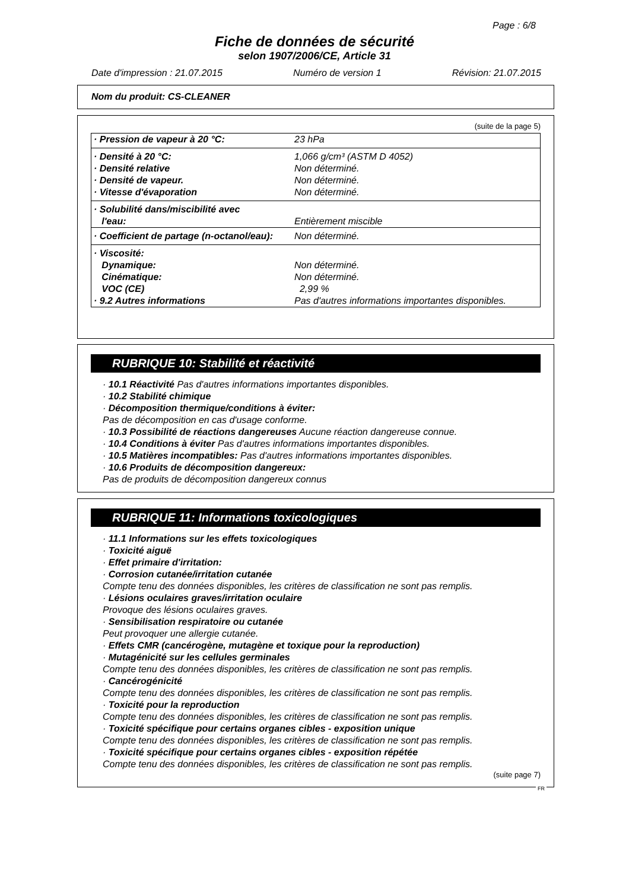Page : 6/8
Fiche de données de sécurité
selon 1907/2006/CE, Article 31
Date d'impression : 21.07.2015 Numéro de version 1 Révision: 21.07.2015
Nom du produit: CS-CLEANER
(suite de la page 5)
| · Pression de vapeur à 20 °C: | 23 hPa |
| · Densité à 20 °C: | 1,066 g/cm³ (ASTM D 4052) |
| · Densité relative | Non déterminé. |
| · Densité de vapeur. | Non déterminé. |
| · Vitesse d'évaporation | Non déterminé. |
| · Solubilité dans/miscibilité avec l'eau: | Entièrement miscible |
| · Coefficient de partage (n-octanol/eau): | Non déterminé. |
| · Viscosité: Dynamique: Cinématique: VOC (CE) · 9.2 Autres informations | Non déterminé. Non déterminé. 2,99 % Pas d'autres informations importantes disponibles. |
RUBRIQUE 10: Stabilité et réactivité
· 10.1 Réactivité Pas d'autres informations importantes disponibles.
· 10.2 Stabilité chimique
· Décomposition thermique/conditions à éviter:
Pas de décomposition en cas d'usage conforme.
· 10.3 Possibilité de réactions dangereuses Aucune réaction dangereuse connue.
· 10.4 Conditions à éviter Pas d'autres informations importantes disponibles.
· 10.5 Matières incompatibles: Pas d'autres informations importantes disponibles.
· 10.6 Produits de décomposition dangereux:
Pas de produits de décomposition dangereux connus
RUBRIQUE 11: Informations toxicologiques
· 11.1 Informations sur les effets toxicologiques
· Toxicité aiguë
· Effet primaire d'irritation:
· Corrosion cutanée/irritation cutanée
Compte tenu des données disponibles, les critères de classification ne sont pas remplis.
· Lésions oculaires graves/irritation oculaire
Provoque des lésions oculaires graves.
· Sensibilisation respiratoire ou cutanée
Peut provoquer une allergie cutanée.
· Effets CMR (cancérogène, mutagène et toxique pour la reproduction)
· Mutagénicité sur les cellules germinales
Compte tenu des données disponibles, les critères de classification ne sont pas remplis.
· Cancérogénicité
Compte tenu des données disponibles, les critères de classification ne sont pas remplis.
· Toxicité pour la reproduction
Compte tenu des données disponibles, les critères de classification ne sont pas remplis.
· Toxicité spécifique pour certains organes cibles - exposition unique
Compte tenu des données disponibles, les critères de classification ne sont pas remplis.
· Toxicité spécifique pour certains organes cibles - exposition répétée
Compte tenu des données disponibles, les critères de classification ne sont pas remplis.
(suite page 7)
FR